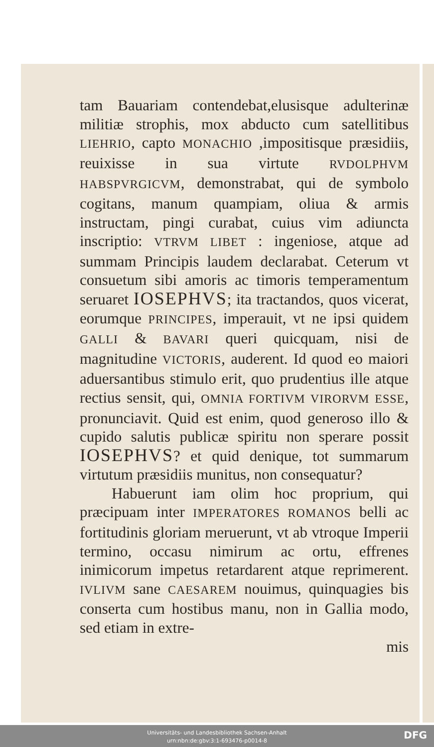tam Bauariam contendebat,elusisque adulterinæ militiæ strophis, mox abducto cum satellitibus LIEHRIO, capto MONACHIO ,impositisque præsidiis, reuixisse in sua virtute RVDOLPHVM HABSPVRGICVM, demonstrabat, qui de symbolo cogitans, manum quampiam, oliua & armis instructam, pingi curabat, cuius vim adiuncta inscriptio: VTRVM LIBET : ingeniose, atque ad summam Principis laudem declarabat. Ceterum vt consuetum sibi amoris ac timoris temperamentum seruaret IOSEPHVS; ita tractandos, quos vicerat, eorumque PRINCIPES, imperauit, vt ne ipsi quidem GALLI & BAVARI queri quicquam, nisi de magnitudine VICTORIS, auderent. Id quod eo maiori aduersantibus stimulo erit, quo prudentius ille atque rectius sensit, qui, OMNIA FORTIVM VIRORVM ESSE, pronunciavit. Quid est enim, quod generoso illo & cupido salutis publicæ spiritu non sperare possit IOSEPHVS? et quid denique, tot summarum virtutum præsidiis munitus, non consequatur?
Habuerunt iam olim hoc proprium, qui præcipuam inter IMPERATORES ROMANOS belli ac fortitudinis gloriam meruerunt, vt ab vtroque Imperii termino, occasu nimirum ac ortu, effrenes inimicorum impetus retardarent atque reprimerent. IVLIVM sane CAESAREM nouimus, quinquagies bis conserta cum hostibus manu, non in Gallia modo, sed etiam in extre-
mis
Universitäts- und Landesbibliothek Sachsen-Anhalt
urn:nbn:de:gbv:3:1-693476-p0014-8
DFG